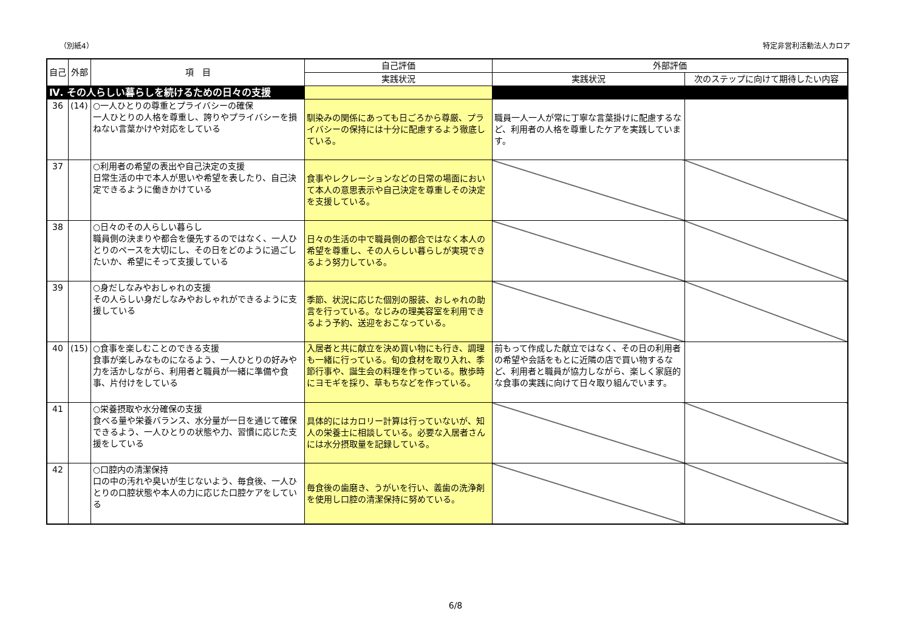（別紙4） 特定非営利活動法人カロア
| 自己 | 外部 | 項 目 | 自己評価 | 外部評価 | |
| --- | --- | --- | --- | --- | --- |
| | | | 実践状況 | 実践状況 | 次のステップに向けて期待したい内容 |
| Ⅳ. その人らしい暮らしを続けるための日々の支援 | | | | | |
| 36 | (14) | ○一人ひとりの尊重とプライバシーの確保 一人ひとりの人格を尊重し、誇りやプライバシーを損ねない言葉かけや対応をしている | 馴染みの関係にあっても日ごろから尊厳、プライバシーの保持には十分に配慮するよう徹底している。 | 職員一人一人が常に丁寧な言葉掛けに配慮するなど、利用者の人格を尊重したケアを実践しています。 | |
| 37 | | ○利用者の希望の表出や自己決定の支援 日常生活の中で本人が思いや希望を表したり、自己決定できるように働きかけている | 食事やレクレーションなどの日常の場面において本人の意思表示や自己決定を尊重しその決定を支援している。 | | |
| 38 | | ○日々のその人らしい暮らし 職員側の決まりや都合を優先するのではなく、一人ひとりのペースを大切にし、その日をどのように過ごしたいか、希望にそって支援している | 日々の生活の中で職員側の都合ではなく本人の希望を尊重し、その人らしい暮らしが実現できるよう努力している。 | | |
| 39 | | ○身だしなみやおしゃれの支援 その人らしい身だしなみやおしゃれができるように支援している | 季節、状況に応じた個別の服装、おしゃれの助言を行っている。なじみの理美容室を利用できるよう予約、送迎をおこなっている。 | | |
| 40 | (15) | ○食事を楽しむことのできる支援 食事が楽しみなものになるよう、一人ひとりの好みや力を活かしながら、利用者と職員が一緒に準備や食事、片付けをしている | 入居者と共に献立を決め買い物にも行き、調理も一緒に行っている。旬の食材を取り入れ、季節行事や、誕生会の料理を作っている。散歩時にヨモギを採り、草もちなどを作っている。 | 前もって作成した献立ではなく、その日の利用者の希望や会話をもとに近隣の店で買い物するなど、利用者と職員が協力しながら、楽しく家庭的な食事の実践に向けて日々取り組んでいます。 | |
| 41 | | ○栄養摂取や水分確保の支援 食べる量や栄養バランス、水分量が一日を通じて確保できるよう、一人ひとりの状態や力、習慣に応じた支援をしている | 具体的にはカロリー計算は行っていないが、知人の栄養士に相談している。必要な入居者さんには水分摂取量を記録している。 | | |
| 42 | | ○口腔内の清潔保持 口の中の汚れや臭いが生じないよう、毎食後、一人ひとりの口腔状態や本人の力に応じた口腔ケアをしている | 毎食後の歯磨き、うがいを行い、義歯の洗浄剤を使用し口腔の清潔保持に努めている。 | | |
6/8